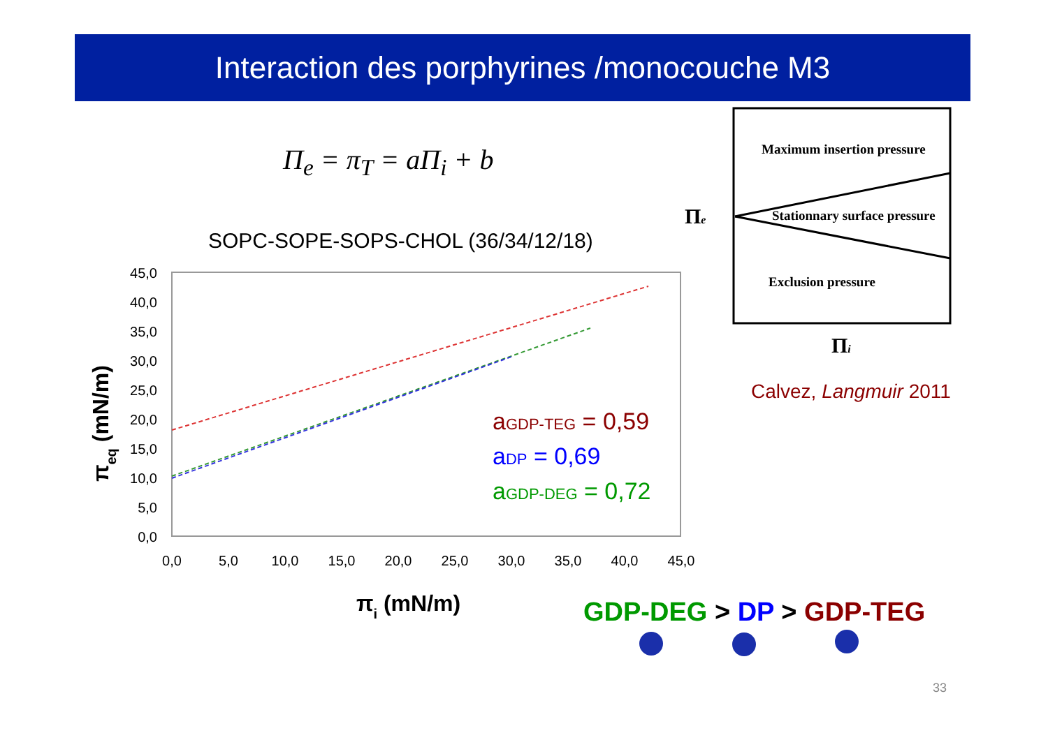Interaction des porphyrines /monocouche M3
Π<sub>e</sub> = π<sub>T</sub> = aΠ<sub>i</sub> + b
SOPC-SOPE-SOPS-CHOL (36/34/12/18)
45,0
40,0
35,0
30,0
25,0
20,0
15,0
10,0
5,0
0,0
0,0
5,0
10,0
15,0
20,0
25,0
30,0
35,0
40,0
45,0
πi (mN/m)
πeq (mN/m)
aGDP-TEG = 0,59
aDP = 0,69
aGDP-DEG = 0,72
Maximum insertion pressure
Stationnary surface pressure
Exclusion pressure
Πe
Πi
Calvez, Langmuir 2011
GDP-DEG > DP > GDP-TEG
33